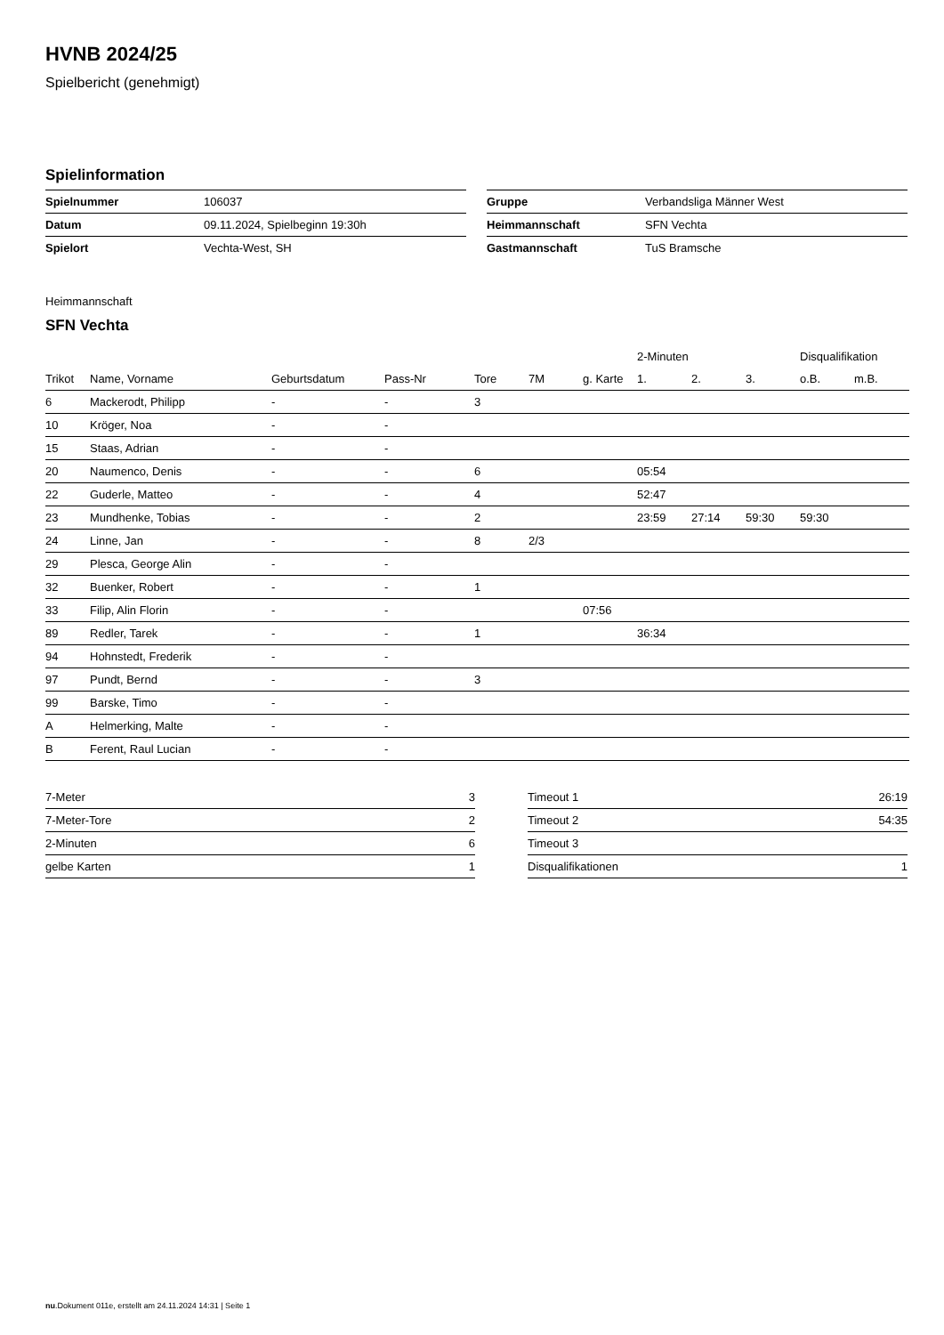HVNB 2024/25
Spielbericht (genehmigt)
Spielinformation
| Spielnummer | 106037 |
| Datum | 09.11.2024, Spielbeginn 19:30h |
| Spielort | Vechta-West, SH |
| Gruppe | Verbandsliga Männer West |
| Heimmannschaft | SFN Vechta |
| Gastmannschaft | TuS Bramsche |
Heimmannschaft
SFN Vechta
| | | | | | | | 2-Minuten | | | Disqualifikation | |
| --- | --- | --- | --- | --- | --- | --- | --- | --- | --- | --- | --- |
| Trikot | Name, Vorname | Geburtsdatum | Pass-Nr | Tore | 7M | g. Karte | 1. | 2. | 3. | o.B. | m.B. |
| 6 | Mackerodt, Philipp | - | - | 3 | | | | | | | |
| 10 | Kröger, Noa | - | - | | | | | | | | |
| 15 | Staas, Adrian | - | - | | | | | | | | |
| 20 | Naumenco, Denis | - | - | 6 | | | 05:54 | | | | |
| 22 | Guderle, Matteo | - | - | 4 | | | 52:47 | | | | |
| 23 | Mundhenke, Tobias | - | - | 2 | | | 23:59 | 27:14 | 59:30 | 59:30 | |
| 24 | Linne, Jan | - | - | 8 | 2/3 | | | | | | |
| 29 | Plesca, George Alin | - | - | | | | | | | | |
| 32 | Buenker, Robert | - | - | 1 | | | | | | | |
| 33 | Filip, Alin Florin | - | - | | | 07:56 | | | | | |
| 89 | Redler, Tarek | - | - | 1 | | | 36:34 | | | | |
| 94 | Hohnstedt, Frederik | - | - | | | | | | | | |
| 97 | Pundt, Bernd | - | - | 3 | | | | | | | |
| 99 | Barske, Timo | - | - | | | | | | | | |
| A | Helmerking, Malte | - | - | | | | | | | | |
| B | Ferent, Raul Lucian | - | - | | | | | | | | |
| 7-Meter | 3 |
| 7-Meter-Tore | 2 |
| 2-Minuten | 6 |
| gelbe Karten | 1 |
| Timeout 1 | 26:19 |
| Timeout 2 | 54:35 |
| Timeout 3 | |
| Disqualifikationen | 1 |
nu.Dokument 011e, erstellt am 24.11.2024 14:31 | Seite 1